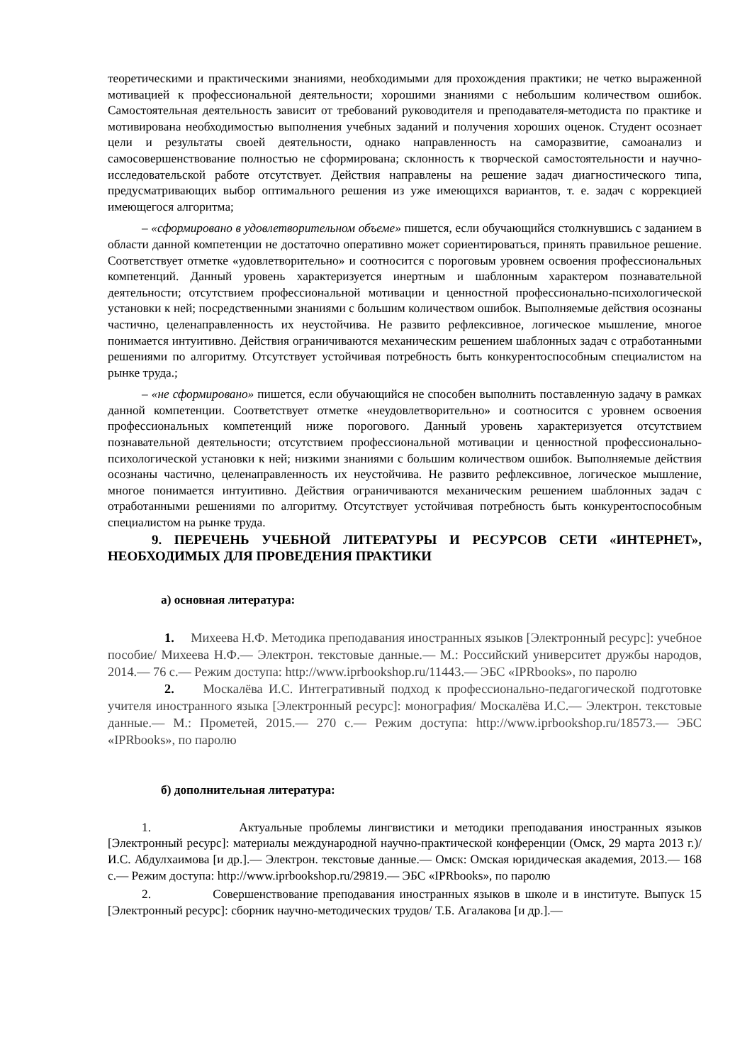теоретическими и практическими знаниями, необходимыми для прохождения практики; не четко выраженной мотивацией к профессиональной деятельности; хорошими знаниями с небольшим количеством ошибок. Самостоятельная деятельность зависит от требований руководителя и преподавателя-методиста по практике и мотивирована необходимостью выполнения учебных заданий и получения хороших оценок. Студент осознает цели и результаты своей деятельности, однако направленность на саморазвитие, самоанализ и самосовершенствование полностью не сформирована; склонность к творческой самостоятельности и научно-исследовательской работе отсутствует. Действия направлены на решение задач диагностического типа, предусматривающих выбор оптимального решения из уже имеющихся вариантов, т. е. задач с коррекцией имеющегося алгоритма;
– «сформировано в удовлетворительном объеме» пишется, если обучающийся столкнувшись с заданием в области данной компетенции не достаточно оперативно может сориентироваться, принять правильное решение. Соответствует отметке «удовлетворительно» и соотносится с пороговым уровнем освоения профессиональных компетенций. Данный уровень характеризуется инертным и шаблонным характером познавательной деятельности; отсутствием профессиональной мотивации и ценностной профессионально-психологической установки к ней; посредственными знаниями с большим количеством ошибок. Выполняемые действия осознаны частично, целенаправленность их неустойчива. Не развито рефлексивное, логическое мышление, многое понимается интуитивно. Действия ограничиваются механическим решением шаблонных задач с отработанными решениями по алгоритму. Отсутствует устойчивая потребность быть конкурентоспособным специалистом на рынке труда.;
– «не сформировано» пишется, если обучающийся не способен выполнить поставленную задачу в рамках данной компетенции. Соответствует отметке «неудовлетворительно» и соотносится с уровнем освоения профессиональных компетенций ниже порогового. Данный уровень характеризуется отсутствием познавательной деятельности; отсутствием профессиональной мотивации и ценностной профессионально-психологической установки к ней; низкими знаниями с большим количеством ошибок. Выполняемые действия осознаны частично, целенаправленность их неустойчива. Не развито рефлексивное, логическое мышление, многое понимается интуитивно. Действия ограничиваются механическим решением шаблонных задач с отработанными решениями по алгоритму. Отсутствует устойчивая потребность быть конкурентоспособным специалистом на рынке труда.
9. ПЕРЕЧЕНЬ УЧЕБНОЙ ЛИТЕРАТУРЫ И РЕСУРСОВ СЕТИ «ИНТЕРНЕТ», НЕОБХОДИМЫХ ДЛЯ ПРОВЕДЕНИЯ ПРАКТИКИ
а) основная литература:
1. Михеева Н.Ф. Методика преподавания иностранных языков [Электронный ресурс]: учебное пособие/ Михеева Н.Ф.— Электрон. текстовые данные.— М.: Российский университет дружбы народов, 2014.— 76 с.— Режим доступа: http://www.iprbookshop.ru/11443.— ЭБС «IPRbooks», по паролю
2. Москалёва И.С. Интегративный подход к профессионально-педагогической подготовке учителя иностранного языка [Электронный ресурс]: монография/ Москалёва И.С.— Электрон. текстовые данные.— М.: Прометей, 2015.— 270 с.— Режим доступа: http://www.iprbookshop.ru/18573.— ЭБС «IPRbooks», по паролю
б) дополнительная литература:
1. Актуальные проблемы лингвистики и методики преподавания иностранных языков [Электронный ресурс]: материалы международной научно-практической конференции (Омск, 29 марта 2013 г.)/ И.С. Абдулхаимова [и др.].— Электрон. текстовые данные.— Омск: Омская юридическая академия, 2013.— 168 с.— Режим доступа: http://www.iprbookshop.ru/29819.— ЭБС «IPRbooks», по паролю
2. Совершенствование преподавания иностранных языков в школе и в институте. Выпуск 15 [Электронный ресурс]: сборник научно-методических трудов/ Т.Б. Агалакова [и др.].—